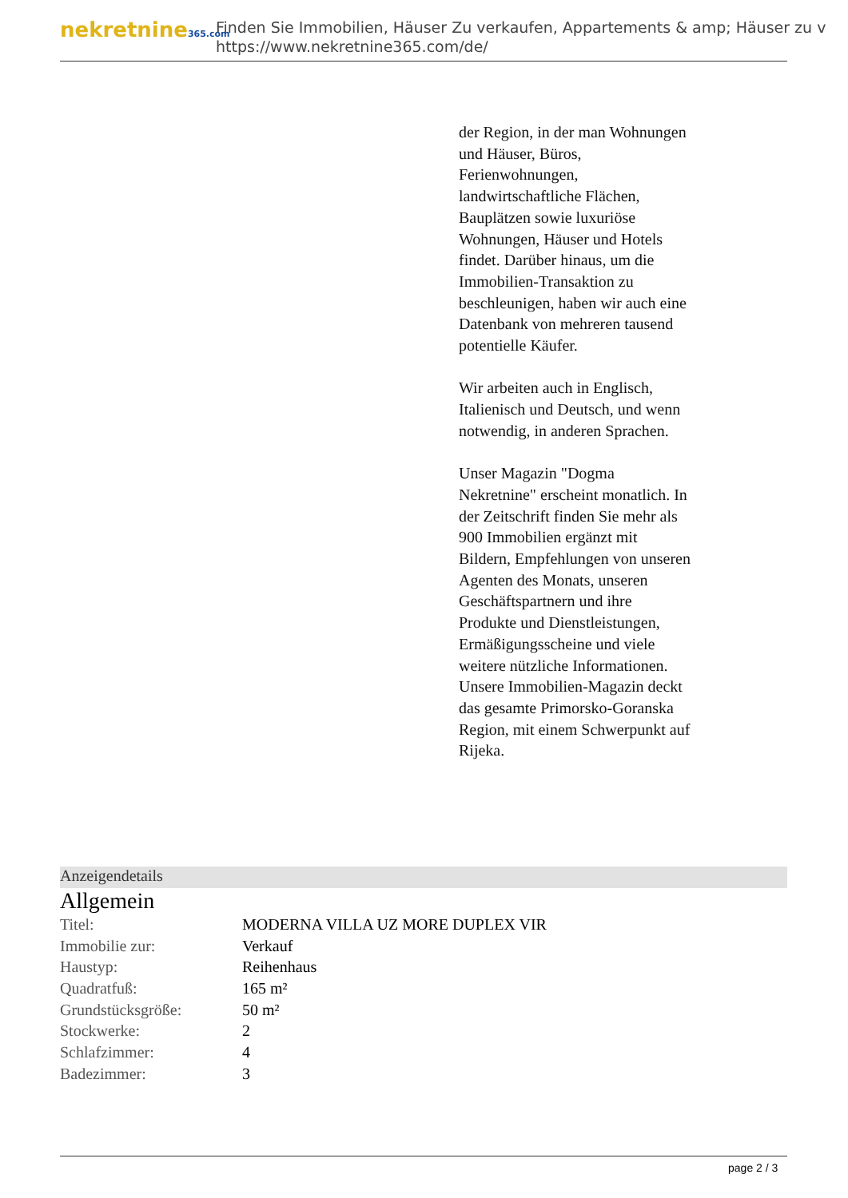nekretnine365.com
Finden Sie Immobilien, Häuser Zu verkaufen, Appartements & amp; Häuser zu v
https://www.nekretnine365.com/de/
der Region, in der man Wohnungen und Häuser, Büros, Ferienwohnungen, landwirtschaftliche Flächen, Bauplätzen sowie luxuriöse Wohnungen, Häuser und Hotels findet. Darüber hinaus, um die Immobilien-Transaktion zu beschleunigen, haben wir auch eine Datenbank von mehreren tausend potentielle Käufer.
Wir arbeiten auch in Englisch, Italienisch und Deutsch, und wenn notwendig, in anderen Sprachen.
Unser Magazin "Dogma Nekretnine" erscheint monatlich. In der Zeitschrift finden Sie mehr als 900 Immobilien ergänzt mit Bildern, Empfehlungen von unseren Agenten des Monats, unseren Geschäftspartnern und ihre Produkte und Dienstleistungen, Ermäßigungsscheine und viele weitere nützliche Informationen. Unsere Immobilien-Magazin deckt das gesamte Primorsko-Goranska Region, mit einem Schwerpunkt auf Rijeka.
Anzeigendetails
Allgemein
| Titel: | MODERNA VILLA UZ MORE DUPLEX VIR |
| Immobilie zur: | Verkauf |
| Haustyp: | Reihenhaus |
| Quadratfuß: | 165 m² |
| Grundstücksgröße: | 50 m² |
| Stockwerke: | 2 |
| Schlafzimmer: | 4 |
| Badezimmer: | 3 |
page 2 / 3